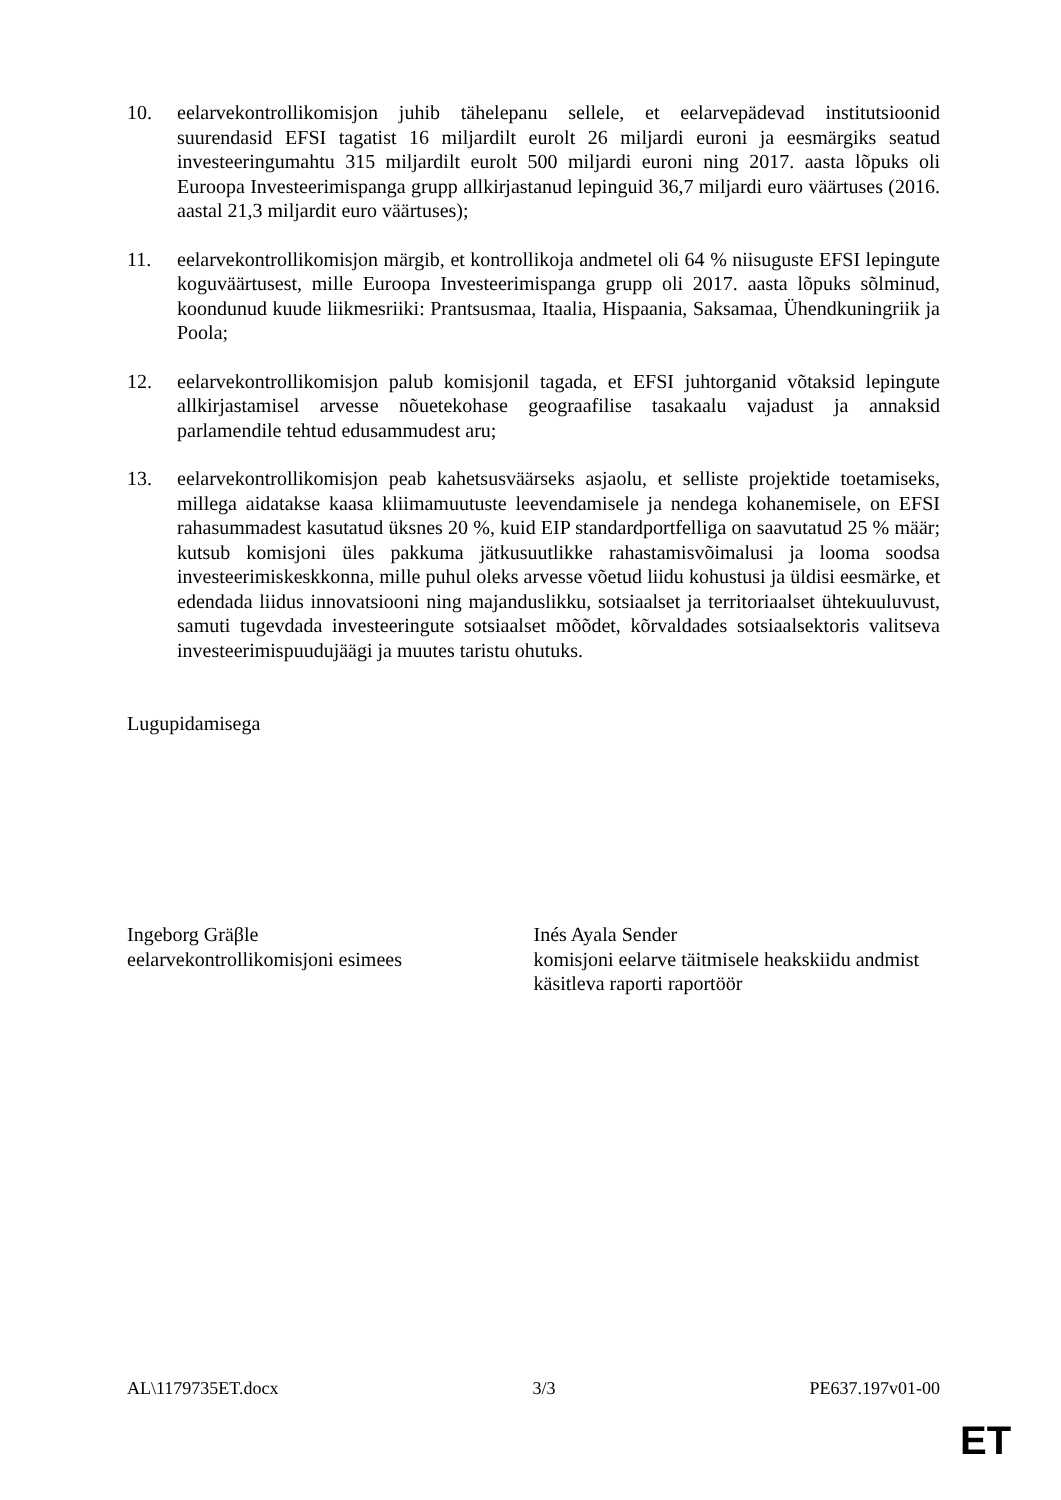10. eelarvekontrollikomisjon juhib tähelepanu sellele, et eelarvepädevad institutsioonid suurendasid EFSI tagatist 16 miljardilt eurolt 26 miljardi euroni ja eesmärgiks seatud investeeringumahtu 315 miljardilt eurolt 500 miljardi euroni ning 2017. aasta lõpuks oli Euroopa Investeerimispanga grupp allkirjastanud lepinguid 36,7 miljardi euro väärtuses (2016. aastal 21,3 miljardit euro väärtuses);
11. eelarvekontrollikomisjon märgib, et kontrollikoja andmetel oli 64 % niisuguste EFSI lepingute koguväärtusest, mille Euroopa Investeerimispanga grupp oli 2017. aasta lõpuks sõlminud, koondunud kuude liikmesriiki: Prantsusmaa, Itaalia, Hispaania, Saksamaa, Ühendkuningriik ja Poola;
12. eelarvekontrollikomisjon palub komisjonil tagada, et EFSI juhtorganid võtaksid lepingute allkirjastamisel arvesse nõuetekohase geograafilise tasakaalu vajadust ja annaksid parlamendile tehtud edusammudest aru;
13. eelarvekontrollikomisjon peab kahetsusväärseks asjaolu, et selliste projektide toetamiseks, millega aidatakse kaasa kliimamuutuste leevendamisele ja nendega kohanemisele, on EFSI rahasummadest kasutatud üksnes 20 %, kuid EIP standardportfelliga on saavutatud 25 % määr; kutsub komisjoni üles pakkuma jätkusuutlikke rahastamisvõimalusi ja looma soodsa investeerimiskeskkonna, mille puhul oleks arvesse võetud liidu kohustusi ja üldisi eesmärke, et edendada liidus innovatsiooni ning majanduslikku, sotsiaalset ja territoriaalset ühtekuuluvust, samuti tugevdada investeeringute sotsiaalset mõõdet, kõrvaldades sotsiaalsektoris valitseva investeerimispuudujäägi ja muutes taristu ohutuks.
Lugupidamisega
Ingeborg Gräβle
eelarvekontrollikomisjoni esimees
Inés Ayala Sender
komisjoni eelarve täitmisele heakskiidu andmist käsitleva raporti raportöör
AL\1179735ET.docx 3/3 PE637.197v01-00
ET